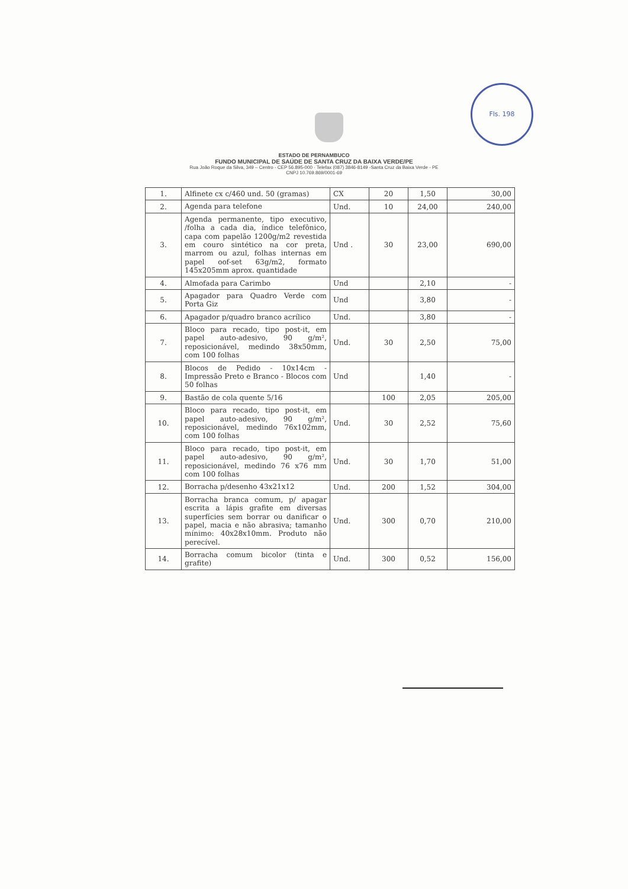Fls. 198
ESTADO DE PERNAMBUCO
FUNDO MUNICIPAL DE SAÚDE DE SANTA CRUZ DA BAIXA VERDE/PE
Rua João Roque da Silva, 349 – Centro - CEP 56.895-000 · Telefax (087) 3846-8149 -Santa Cruz da Baixa Verde - PE
CNPJ 10.769.869/0001-69
| 1. | Alfinete cx c/460 und. 50 (gramas) | CX | 20 | 1,50 | 30,00 |
| 2. | Agenda para telefone | Und. | 10 | 24,00 | 240,00 |
| 3. | Agenda permanente, tipo executivo, /folha a cada dia, índice telefônico, capa com papelão 1200g/m2 revestida em couro sintético na cor preta, marrom ou azul, folhas internas em papel oof-set 63g/m2, formato 145x205mm aprox. quantidade | Und . | 30 | 23,00 | 690,00 |
| 4. | Almofada para Carimbo | Und | | 2,10 | - |
| 5. | Apagador para Quadro Verde com Porta Giz | Und | | 3,80 | - |
| 6. | Apagador p/quadro branco acrílico | Und. | | 3,80 | - |
| 7. | Bloco para recado, tipo post-it, em papel auto-adesivo, 90 g/m², reposicionável, medindo 38x50mm, com 100 folhas | Und. | 30 | 2,50 | 75,00 |
| 8. | Blocos de Pedido - 10x14cm - Impressão Preto e Branco - Blocos com 50 folhas | Und | | 1,40 | - |
| 9. | Bastão de cola quente 5/16 | | 100 | 2,05 | 205,00 |
| 10. | Bloco para recado, tipo post-it, em papel auto-adesivo, 90 g/m², reposicionável, medindo 76x102mm, com 100 folhas | Und. | 30 | 2,52 | 75,60 |
| 11. | Bloco para recado, tipo post-it, em papel auto-adesivo, 90 g/m², reposicionável, medindo 76 x76 mm com 100 folhas | Und. | 30 | 1,70 | 51,00 |
| 12. | Borracha p/desenho 43x21x12 | Und. | 200 | 1,52 | 304,00 |
| 13. | Borracha branca comum, p/ apagar escrita a lápis grafite em diversas superfícies sem borrar ou danificar o papel, macia e não abrasiva; tamanho mínimo: 40x28x10mm. Produto não perecível. | Und. | 300 | 0,70 | 210,00 |
| 14. | Borracha comum bicolor (tinta e grafite) | Und. | 300 | 0,52 | 156,00 |